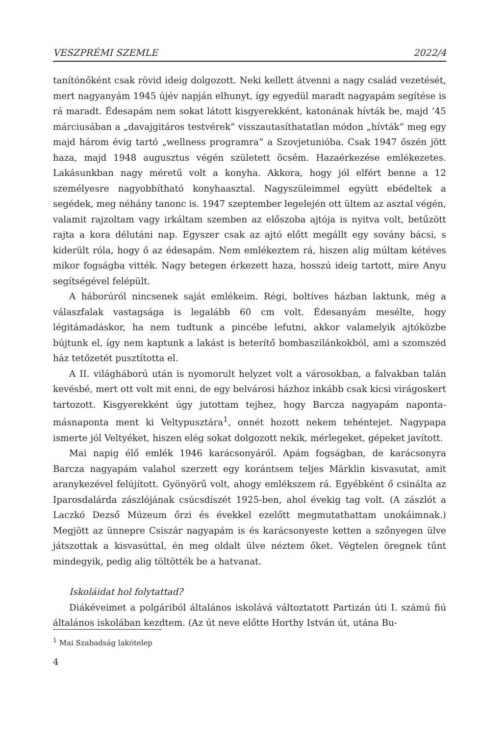VESZPRÉMI SZEMLE 2022/4
tanítónőként csak rövid ideig dolgozott. Neki kellett átvenni a nagy család vezetését, mert nagyanyám 1945 újév napján elhunyt, így egyedül maradt nagyapám segítése is rá maradt. Édesapám nem sokat látott kisgyerekként, katonának hívták be, majd ’45 márciusában a „davajgitáros testvérek” visszautasíthatatlan módon „hívták” meg egy majd három évig tartó „wellness programra” a Szovjetunióba. Csak 1947 őszén jött haza, majd 1948 augusztus végén született öcsém. Hazaérkezése emlékezetes. Lakásunkban nagy méretű volt a konyha. Akkora, hogy jól elfért benne a 12 személyesre nagyobbítható konyhaasztal. Nagyszüleimmel együtt ebédeltek a segédek, meg néhány tanonc is. 1947 szeptember legelején ott ültem az asztal végén, valamit rajzoltam vagy irkáltam szemben az előszoba ajtója is nyitva volt, betűzött rajta a kora délutáni nap. Egyszer csak az ajtó előtt megállt egy sovány bácsi, s kiderült róla, hogy ő az édesapám. Nem emlékeztem rá, hiszen alig múltam kétéves mikor fogságba vitték. Nagy betegen érkezett haza, hosszú ideig tartott, mire Anyu segítségével felépült.
A háborúról nincsenek saját emlékeim. Régi, boltíves házban laktunk, még a válaszfalak vastagsága is legalább 60 cm volt. Édesanyám mesélte, hogy légitámadáskor, ha nem tudtunk a pincébe lefutni, akkor valamelyik ajtóközbe bújtunk el, így nem kaptunk a lakást is beterítő bombaszilánkokból, ami a szomszéd ház tetőzetét pusztította el.
A II. világháború után is nyomorult helyzet volt a városokban, a falvakban talán kevésbé, mert ott volt mit enni, de egy belvárosi házhoz inkább csak kicsi virágoskert tartozott. Kisgyerekként úgy jutottam tejhez, hogy Barcza nagyapám naponta-másnaponta ment ki Veltypusztára<sup>1</sup>, onnét hozott nekem tehéntejet. Nagypapa ismerte jól Veltyéket, hiszen elég sokat dolgozott nekik, mérlegeket, gépeket javított.
Mai napig élő emlék 1946 karácsonyáról. Apám fogságban, de karácsonyra Barcza nagyapám valahol szerzett egy korántsem teljes Märklin kisvasutat, amit aranykezével felújított. Gyönyörű volt, ahogy emlékszem rá. Egyébként ő csinálta az Iparosdalárda zászlójának csúcsdíszét 1925-ben, ahol évekig tag volt. (A zászlót a Laczkó Dezső Múzeum őrzi és évekkel ezelőtt megmutathattam unokáimnak.) Megjött az ünnepre Csiszár nagyapám is és karácsonyeste ketten a szőnyegen ülve játszottak a kisvasúttal, én meg oldalt ülve néztem őket. Végtelen öregnek tűnt mindegyik, pedig alig töltötték be a hatvanat.
Iskoláidat hol folytattad?
Diákéveimet a polgáriból általános iskolává változtatott Partizán úti I. számú fiú általános iskolában kezdtem. (Az út neve előtte Horthy István út, utána Bu-
<sup>1</sup> Mai Szabadság lakótelep
4